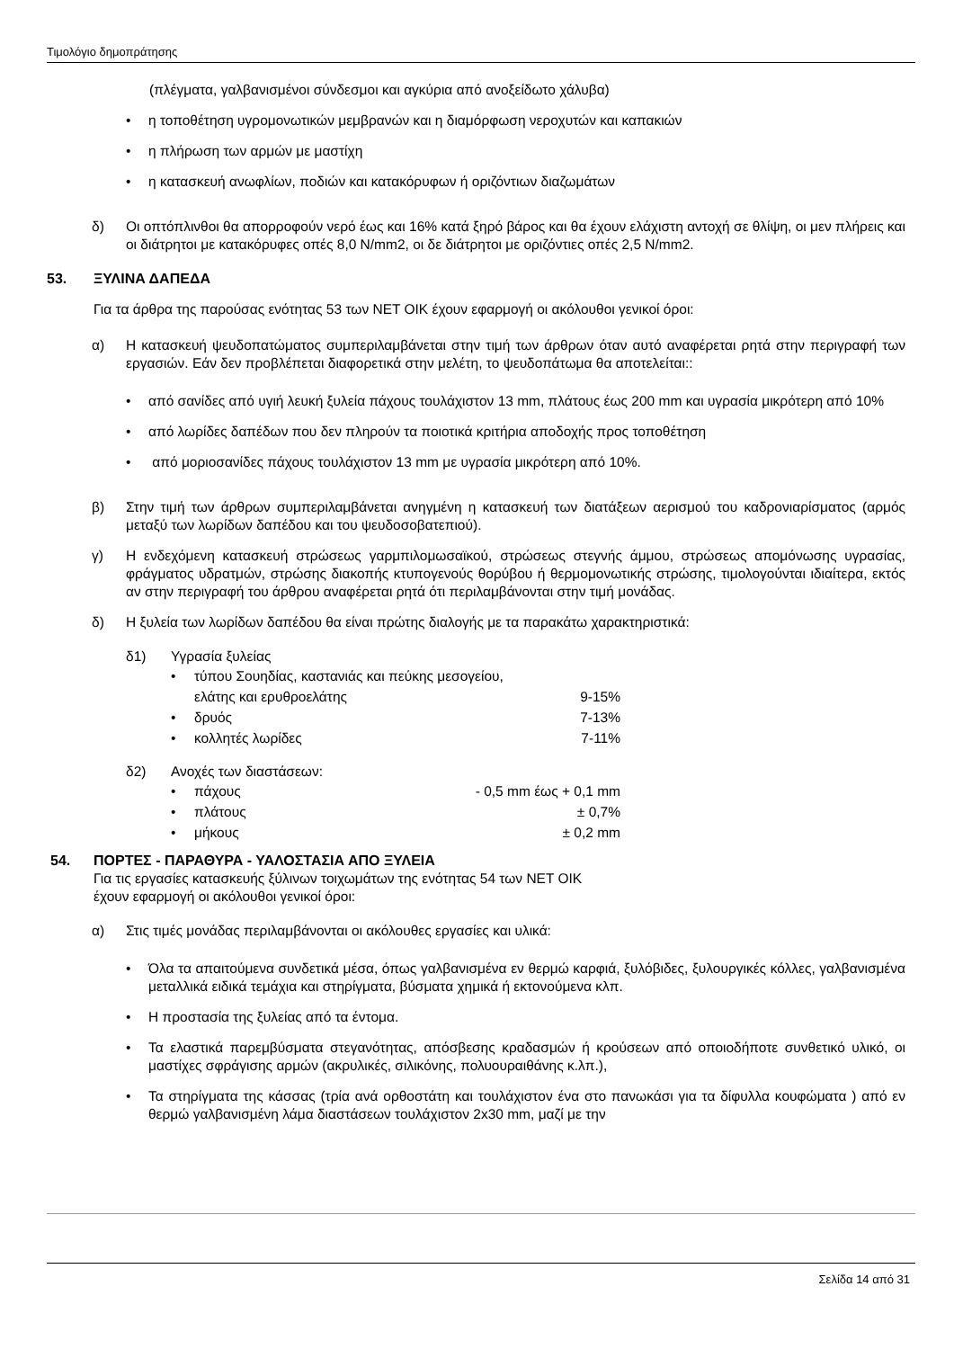Τιμολόγιο δημοπράτησης
(πλέγματα, γαλβανισμένοι σύνδεσμοι και αγκύρια από ανοξείδωτο χάλυβα)
• η τοποθέτηση υγρομονωτικών μεμβρανών και η διαμόρφωση νεροχυτών και καπακιών
• η πλήρωση των αρμών με μαστίχη
• η κατασκευή ανωφλίων, ποδιών και κατακόρυφων ή οριζόντιων διαζωμάτων
δ) Οι οπτόπλινθοι θα απορροφούν νερό έως και 16% κατά ξηρό βάρος και θα έχουν ελάχιστη αντοχή σε θλίψη, οι μεν πλήρεις και οι διάτρητοι με κατακόρυφες οπές 8,0 N/mm2, οι δε διάτρητοι με οριζόντιες οπές 2,5 N/mm2.
53. ΞΥΛΙΝΑ ΔΑΠΕΔΑ
Για τα άρθρα της παρούσας ενότητας 53 των ΝΕΤ ΟΙΚ έχουν εφαρμογή οι ακόλουθοι γενικοί όροι:
α) Η κατασκευή ψευδοπατώματος συμπεριλαμβάνεται στην τιμή των άρθρων όταν αυτό αναφέρεται ρητά στην περιγραφή των εργασιών. Εάν δεν προβλέπεται διαφορετικά στην μελέτη, το ψευδοπάτωμα θα αποτελείται::
• από σανίδες από υγιή λευκή ξυλεία πάχους τουλάχιστον 13 mm, πλάτους έως 200 mm και υγρασία μικρότερη από 10%
• από λωρίδες δαπέδων που δεν πληρούν τα ποιοτικά κριτήρια αποδοχής προς τοποθέτηση
• από μοριοσανίδες πάχους τουλάχιστον 13 mm με υγρασία μικρότερη από 10%.
β) Στην τιμή των άρθρων συμπεριλαμβάνεται ανηγμένη η κατασκευή των διατάξεων αερισμού του καδρονιαρίσματος (αρμός μεταξύ των λωρίδων δαπέδου και του ψευδοσοβατεπιού).
γ) Η ενδεχόμενη κατασκευή στρώσεως γαρμπιλομωσαϊκού, στρώσεως στεγνής άμμου, στρώσεως απομόνωσης υγρασίας, φράγματος υδρατμών, στρώσης διακοπής κτυπογενούς θορύβου ή θερμομονωτικής στρώσης, τιμολογούνται ιδιαίτερα, εκτός αν στην περιγραφή του άρθρου αναφέρεται ρητά ότι περιλαμβάνονται στην τιμή μονάδας.
δ) Η ξυλεία των λωρίδων δαπέδου θα είναι πρώτης διαλογής με τα παρακάτω χαρακτηριστικά:
δ1) Υγρασία ξυλείας
• τύπου Σουηδίας, καστανιάς και πεύκης μεσογείου,
ελάτης και ερυθροελάτης
9-15%
• δρυός 7-13%
• κολλητές λωρίδες 7-11%
δ2) Ανοχές των διαστάσεων:
• πάχους - 0,5 mm έως + 0,1 mm
• πλάτους ± 0,7%
• μήκους ± 0,2 mm
54. ΠΟΡΤΕΣ - ΠΑΡΑΘΥΡΑ - ΥΑΛΟΣΤΑΣΙΑ ΑΠΟ ΞΥΛΕΙΑ
Για τις εργασίες κατασκευής ξύλινων τοιχωμάτων της ενότητας 54 των ΝΕΤ ΟΙΚ
έχουν εφαρμογή οι ακόλουθοι γενικοί όροι:
α) Στις τιμές μονάδας περιλαμβάνονται οι ακόλουθες εργασίες και υλικά:
• Όλα τα απαιτούμενα συνδετικά μέσα, όπως γαλβανισμένα εν θερμώ καρφιά, ξυλόβιδες, ξυλουργικές κόλλες, γαλβανισμένα μεταλλικά ειδικά τεμάχια και στηρίγματα, βύσματα χημικά ή εκτονούμενα κλπ.
• Η προστασία της ξυλείας από τα έντομα.
• Τα ελαστικά παρεμβύσματα στεγανότητας, απόσβεσης κραδασμών ή κρούσεων από οποιοδήποτε συνθετικό υλικό, οι μαστίχες σφράγισης αρμών (ακρυλικές, σιλικόνης, πολυουραιθάνης κ.λπ.),
• Τα στηρίγματα της κάσσας (τρία ανά ορθοστάτη και τουλάχιστον ένα στο πανωκάσι για τα δίφυλλα κουφώματα ) από εν θερμώ γαλβανισμένη λάμα διαστάσεων τουλάχιστον 2x30 mm, μαζί με την
Σελίδα 14 από 31